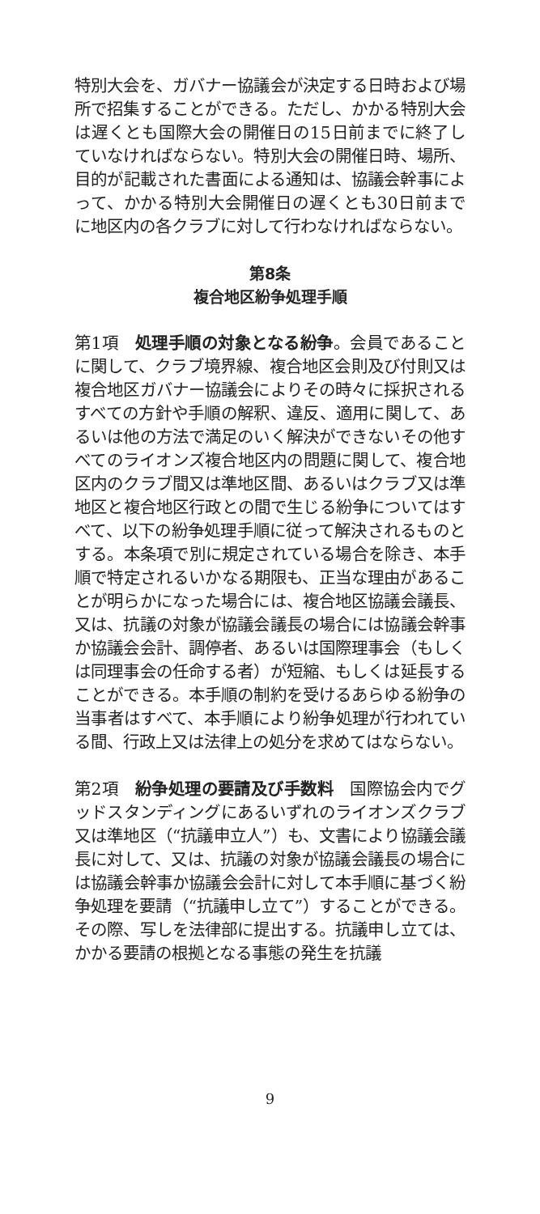特別大会を、ガバナー協議会が決定する日時および場所で招集することができる。ただし、かかる特別大会は遅くとも国際大会の開催日の15日前までに終了していなければならない。特別大会の開催日時、場所、目的が記載された書面による通知は、協議会幹事によって、かかる特別大会開催日の遅くとも30日前までに地区内の各クラブに対して行わなければならない。
第8条
複合地区紛争処理手順
第1項　処理手順の対象となる紛争。会員であることに関して、クラブ境界線、複合地区会則及び付則又は複合地区ガバナー協議会によりその時々に採択されるすべての方針や手順の解釈、違反、適用に関して、あるいは他の方法で満足のいく解決ができないその他すべてのライオンズ複合地区内の問題に関して、複合地区内のクラブ間又は準地区間、あるいはクラブ又は準地区と複合地区行政との間で生じる紛争についてはすべて、以下の紛争処理手順に従って解決されるものとする。本条項で別に規定されている場合を除き、本手順で特定されるいかなる期限も、正当な理由があることが明らかになった場合には、複合地区協議会議長、又は、抗議の対象が協議会議長の場合には協議会幹事か協議会会計、調停者、あるいは国際理事会（もしくは同理事会の任命する者）が短縮、もしくは延長することができる。本手順の制約を受けるあらゆる紛争の当事者はすべて、本手順により紛争処理が行われている間、行政上又は法律上の処分を求めてはならない。
第2項　紛争処理の要請及び手数料　国際協会内でグッドスタンディングにあるいずれのライオンズクラブ又は準地区（“抗議申立人”）も、文書により協議会議長に対して、又は、抗議の対象が協議会議長の場合には協議会幹事か協議会会計に対して本手順に基づく紛争処理を要請（“抗議申し立て”）することができる。その際、写しを法律部に提出する。抗議申し立ては、かかる要請の根拠となる事態の発生を抗議
9